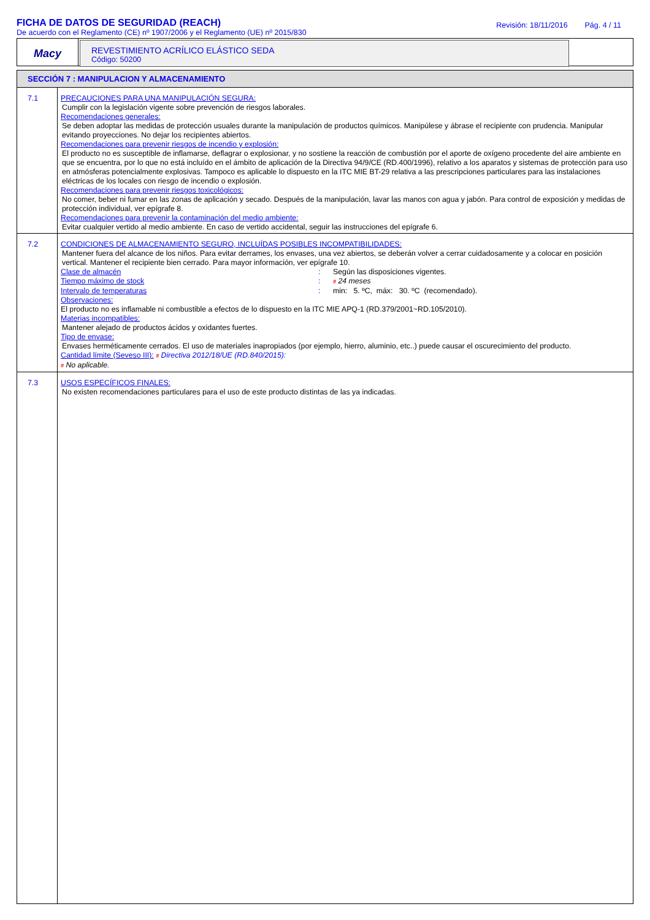FICHA DE DATOS DE SEGURIDAD (REACH)
De acuerdo con el Reglamento (CE) nº 1907/2006 y el Reglamento (UE) nº 2015/830
Revisión: 18/11/2016 Pág. 4 / 11
Macy
REVESTIMIENTO ACRÍLICO ELÁSTICO SEDA
Código: 50200
SECCIÓN 7 : MANIPULACION Y ALMACENAMIENTO
| 7.1 | PRECAUCIONES PARA UNA MANIPULACIÓN SEGURA: Cumplir con la legislación vigente sobre prevención de riesgos laborales. Recomendaciones generales: Se deben adoptar las medidas de protección usuales durante la manipulación de productos químicos. Manipúlese y ábrase el recipiente con prudencia. Manipular evitando proyecciones. No dejar los recipientes abiertos. Recomendaciones para prevenir riesgos de incendio y explosión: El producto no es susceptible de inflamarse, deflagrar o explosionar, y no sostiene la reacción de combustión por el aporte de oxígeno procedente del aire ambiente en que se encuentra, por lo que no está incluído en el ámbito de aplicación de la Directiva 94/9/CE (RD.400/1996), relativo a los aparatos y sistemas de protección para uso en atmósferas potencialmente explosivas. Tampoco es aplicable lo dispuesto en la ITC MIE BT-29 relativa a las prescripciones particulares para las instalaciones eléctricas de los locales con riesgo de incendio o explosión. Recomendaciones para prevenir riesgos toxicológicos: No comer, beber ni fumar en las zonas de aplicación y secado. Después de la manipulación, lavar las manos con agua y jabón. Para control de exposición y medidas de protección individual, ver epígrafe 8. Recomendaciones para prevenir la contaminación del medio ambiente: Evitar cualquier vertido al medio ambiente. En caso de vertido accidental, seguir las instrucciones del epígrafe 6. |
| 7.2 | CONDICIONES DE ALMACENAMIENTO SEGURO, INCLUÍDAS POSIBLES INCOMPATIBILIDADES: Mantener fuera del alcance de los niños. Para evitar derrames, los envases, una vez abiertos, se deberán volver a cerrar cuidadosamente y a colocar en posición vertical. Mantener el recipiente bien cerrado. Para mayor información, ver epígrafe 10. Clase de almacén : Según las disposiciones vigentes. Tiempo máximo de stock : # 24 meses Intervalo de temperaturas : min: 5. ºC, máx: 30. ºC (recomendado). Observaciones: El producto no es inflamable ni combustible a efectos de lo dispuesto en la ITC MIE APQ-1 (RD.379/2001~RD.105/2010). Materias incompatibles: Mantener alejado de productos ácidos y oxidantes fuertes. Tipo de envase: Envases herméticamente cerrados. El uso de materiales inapropiados (por ejemplo, hierro, aluminio, etc..) puede causar el oscurecimiento del producto. Cantidad límite (Seveso III): # Directiva 2012/18/UE (RD.840/2015): # No aplicable. |
| 7.3 | USOS ESPECÍFICOS FINALES: No existen recomendaciones particulares para el uso de este producto distintas de las ya indicadas. |